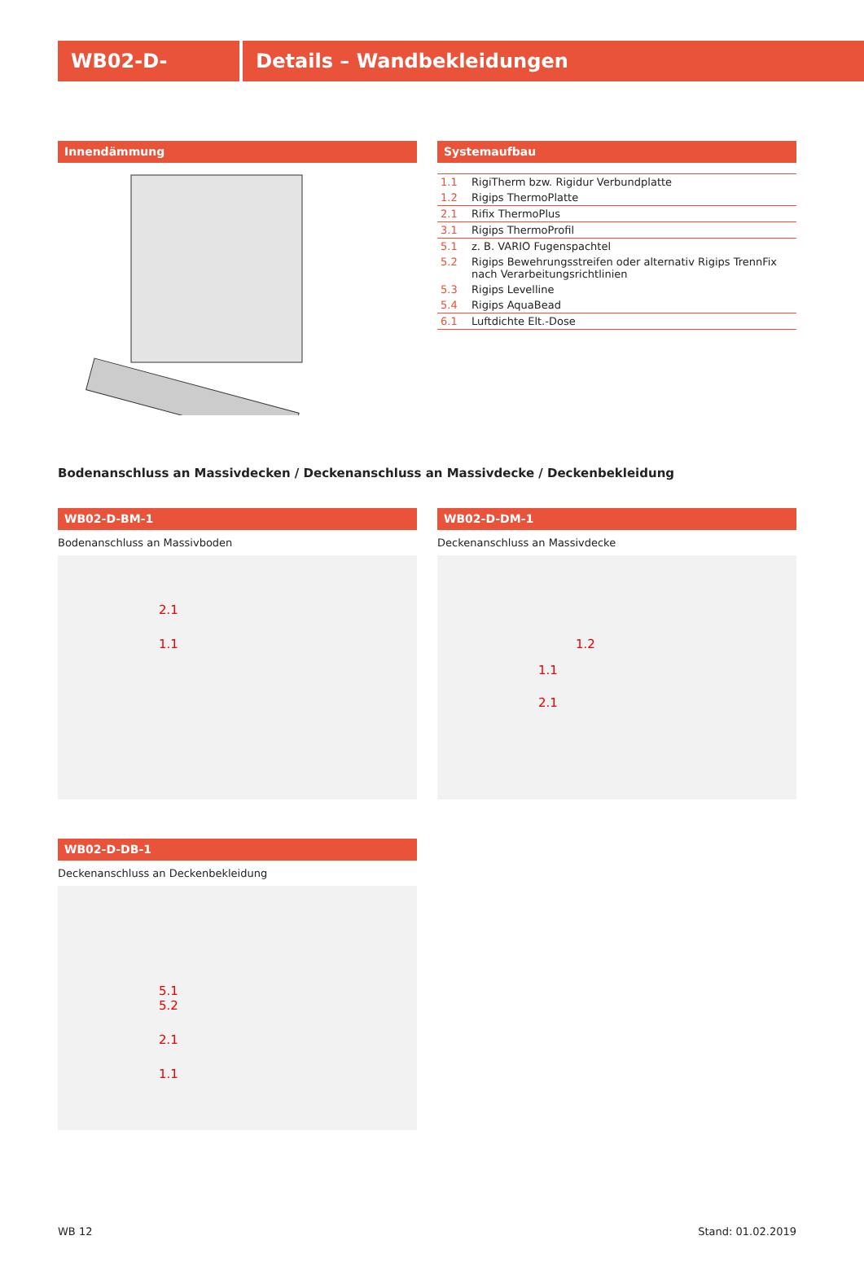WB02-D- Details – Wandbekleidungen
Innendämmung Systemaufbau
| 1.1 | RigiTherm bzw. Rigidur Verbundplatte |
| 1.2 | Rigips ThermoPlatte |
| 2.1 | Rifix ThermoPlus |
| 3.1 | Rigips ThermoProfil |
| 5.1 | z. B. VARIO Fugenspachtel |
| 5.2 | Rigips Bewehrungsstreifen oder alternativ Rigips TrennFix nach Verarbeitungsrichtlinien |
| 5.3 | Rigips Levelline |
| 5.4 | Rigips AquaBead |
| 6.1 | Luftdichte Elt.-Dose |
Bodenanschluss an Massivdecken / Deckenanschluss an Massivdecke / Deckenbekleidung
WB02-D-BM-1
Bodenanschluss an Massivboden
2.1
1.1
WB02-D-DM-1
Deckenanschluss an Massivdecke
1.2
1.1
2.1
WB02-D-DB-1
Deckenanschluss an Deckenbekleidung
5.1
5.2
2.1
1.1
WB 12 Stand: 01.02.2019